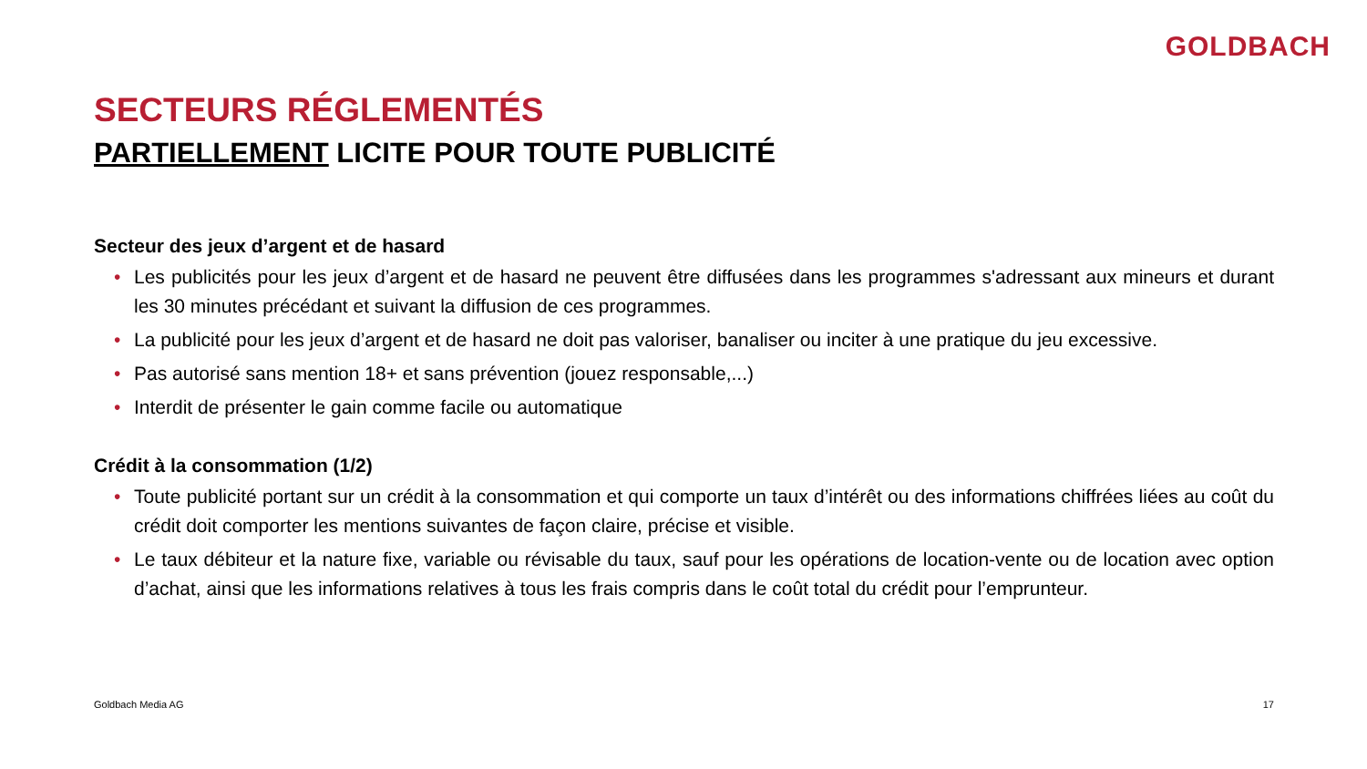GOLDBACH
SECTEURS RÉGLEMENTÉS
PARTIELLEMENT LICITE POUR TOUTE PUBLICITÉ
Secteur des jeux d’argent et de hasard
• Les publicités pour les jeux d’argent et de hasard ne peuvent être diffusées dans les programmes s'adressant aux mineurs et durant les 30 minutes précédant et suivant la diffusion de ces programmes.
• La publicité pour les jeux d’argent et de hasard ne doit pas valoriser, banaliser ou inciter à une pratique du jeu excessive.
• Pas autorisé sans mention 18+ et sans prévention (jouez responsable,...)
• Interdit de présenter le gain comme facile ou automatique
Crédit à la consommation (1/2)
• Toute publicité portant sur un crédit à la consommation et qui comporte un taux d’intérêt ou des informations chiffrées liées au coût du crédit doit comporter les mentions suivantes de façon claire, précise et visible.
• Le taux débiteur et la nature fixe, variable ou révisable du taux, sauf pour les opérations de location-vente ou de location avec option d’achat, ainsi que les informations relatives à tous les frais compris dans le coût total du crédit pour l’emprunteur.
Goldbach Media AG 17